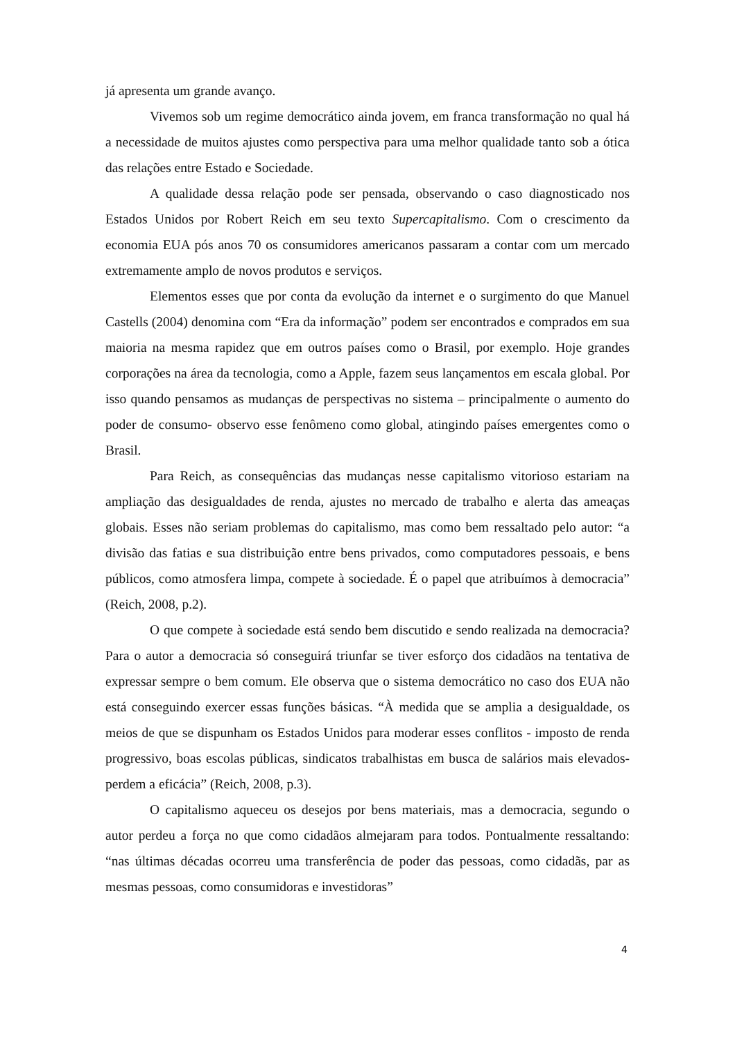já apresenta um grande avanço.
Vivemos sob um regime democrático ainda jovem, em franca transformação no qual há a necessidade de muitos ajustes como perspectiva para uma melhor qualidade tanto sob a ótica das relações entre Estado e Sociedade.
A qualidade dessa relação pode ser pensada, observando o caso diagnosticado nos Estados Unidos por Robert Reich em seu texto Supercapitalismo. Com o crescimento da economia EUA pós anos 70 os consumidores americanos passaram a contar com um mercado extremamente amplo de novos produtos e serviços.
Elementos esses que por conta da evolução da internet e o surgimento do que Manuel Castells (2004) denomina com “Era da informação” podem ser encontrados e comprados em sua maioria na mesma rapidez que em outros países como o Brasil, por exemplo. Hoje grandes corporações na área da tecnologia, como a Apple, fazem seus lançamentos em escala global. Por isso quando pensamos as mudanças de perspectivas no sistema – principalmente o aumento do poder de consumo- observo esse fenômeno como global, atingindo países emergentes como o Brasil.
Para Reich, as consequências das mudanças nesse capitalismo vitorioso estariam na ampliação das desigualdades de renda, ajustes no mercado de trabalho e alerta das ameaças globais. Esses não seriam problemas do capitalismo, mas como bem ressaltado pelo autor: “a divisão das fatias e sua distribuição entre bens privados, como computadores pessoais, e bens públicos, como atmosfera limpa, compete à sociedade. É o papel que atribuímos à democracia” (Reich, 2008, p.2).
O que compete à sociedade está sendo bem discutido e sendo realizada na democracia? Para o autor a democracia só conseguirá triunfar se tiver esforço dos cidadãos na tentativa de expressar sempre o bem comum. Ele observa que o sistema democrático no caso dos EUA não está conseguindo exercer essas funções básicas. “À medida que se amplia a desigualdade, os meios de que se dispunham os Estados Unidos para moderar esses conflitos - imposto de renda progressivo, boas escolas públicas, sindicatos trabalhistas em busca de salários mais elevados-perdem a eficácia” (Reich, 2008, p.3).
O capitalismo aqueceu os desejos por bens materiais, mas a democracia, segundo o autor perdeu a força no que como cidadãos almejaram para todos. Pontualmente ressaltando: “nas últimas décadas ocorreu uma transferência de poder das pessoas, como cidadãs, par as mesmas pessoas, como consumidoras e investidoras”
4